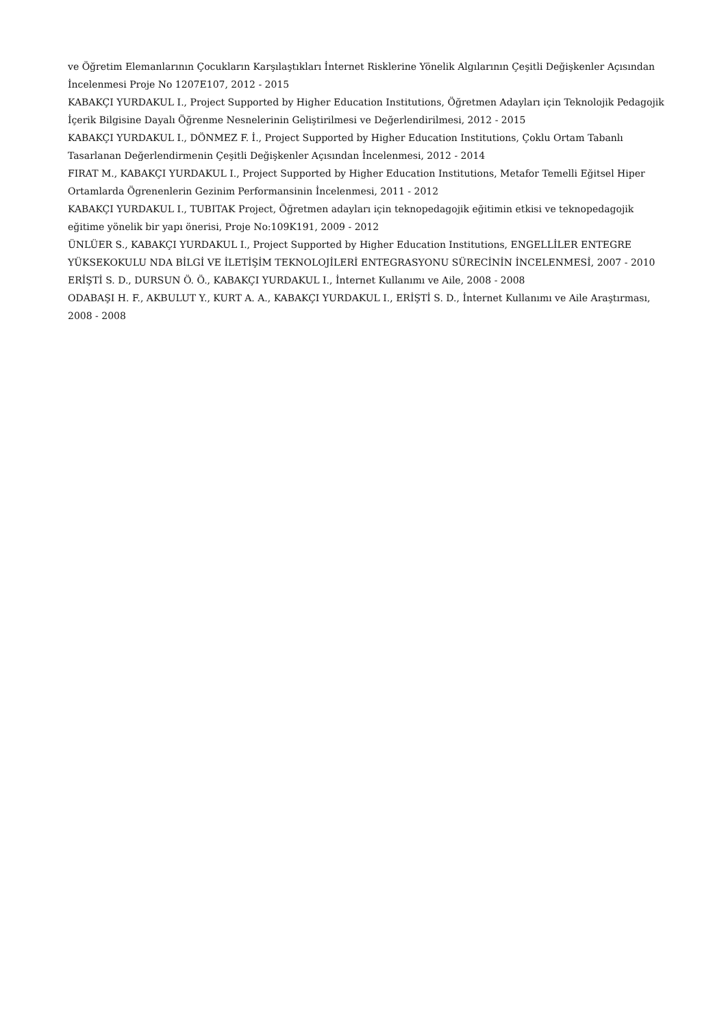ve Öğretim Elemanlarının Çocukların Karşılaştıkları İnternet Risklerine Yönelik Algılarının Çeşitli Değişkenler Açısından İncelenmesi Proje No 1207E107, 2012 - 2015
KABAKÇI YURDAKUL I., Project Supported by Higher Education Institutions, Öğretmen Adayları için Teknolojik Pedagojik İçerik Bilgisine Dayalı Öğrenme Nesnelerinin Geliştirilmesi ve Değerlendirilmesi, 2012 - 2015
KABAKÇI YURDAKUL I., DÖNMEZ F. İ., Project Supported by Higher Education Institutions, Çoklu Ortam Tabanlı Tasarlanan Değerlendirmenin Çeşitli Değişkenler Açısından İncelenmesi, 2012 - 2014
FIRAT M., KABAKÇI YURDAKUL I., Project Supported by Higher Education Institutions, Metafor Temelli Eğitsel Hiper Ortamlarda Ögrenenlerin Gezinim Performansinin İncelenmesi, 2011 - 2012
KABAKÇI YURDAKUL I., TUBITAK Project, Öğretmen adayları için teknopedagojik eğitimin etkisi ve teknopedagojik eğitime yönelik bir yapı önerisi, Proje No:109K191, 2009 - 2012
ÜNLÜER S., KABAKÇI YURDAKUL I., Project Supported by Higher Education Institutions, ENGELLİLER ENTEGRE YÜKSEKOKULU NDA BİLGİ VE İLETİŞİM TEKNOLOJİLERİ ENTEGRASYONU SÜRECİNİN İNCELENMESİ, 2007 - 2010
ERİŞTİ S. D., DURSUN Ö. Ö., KABAKÇI YURDAKUL I., İnternet Kullanımı ve Aile, 2008 - 2008
ODABAŞI H. F., AKBULUT Y., KURT A. A., KABAKÇI YURDAKUL I., ERİŞTİ S. D., İnternet Kullanımı ve Aile Araştırması, 2008 - 2008